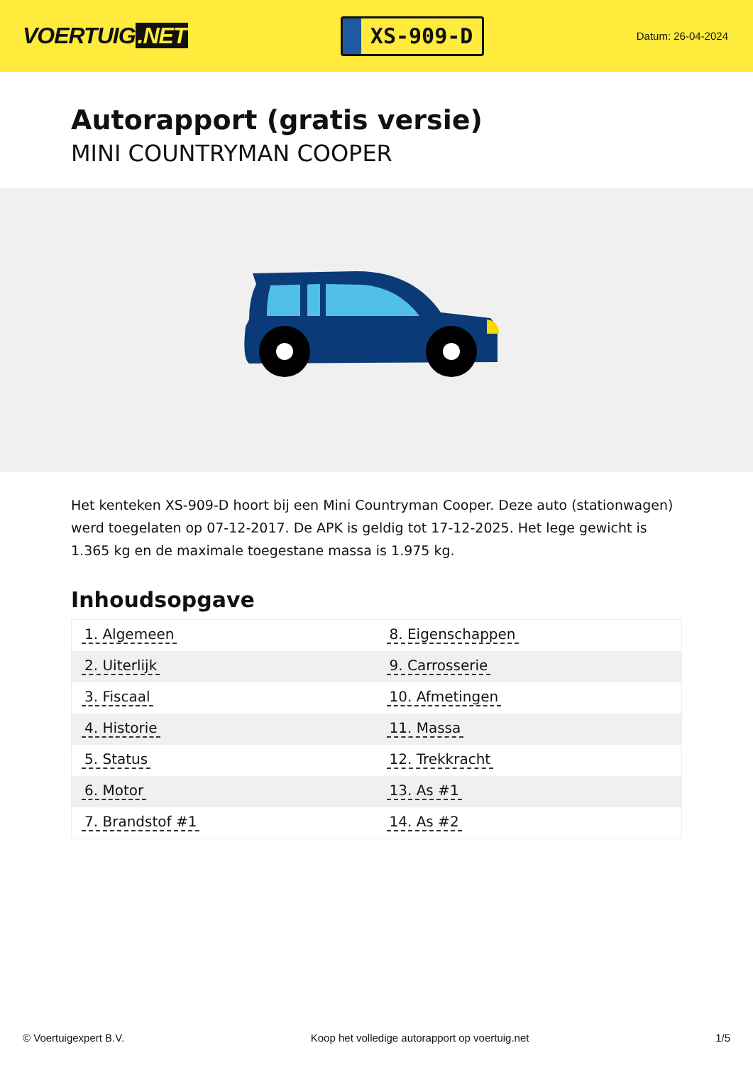VOERTUIG.NET
XS-909-D
Datum: 26-04-2024
Autorapport (gratis versie)
MINI COUNTRYMAN COOPER
Het kenteken XS-909-D hoort bij een Mini Countryman Cooper. Deze auto (stationwagen) werd toegelaten op 07-12-2017. De APK is geldig tot 17-12-2025. Het lege gewicht is 1.365 kg en de maximale toegestane massa is 1.975 kg.
Inhoudsopgave
| 1. Algemeen | 8. Eigenschappen |
| 2. Uiterlijk | 9. Carrosserie |
| 3. Fiscaal | 10. Afmetingen |
| 4. Historie | 11. Massa |
| 5. Status | 12. Trekkracht |
| 6. Motor | 13. As #1 |
| 7. Brandstof #1 | 14. As #2 |
© Voertuigexpert B.V. Koop het volledige autorapport op voertuig.net
1/5